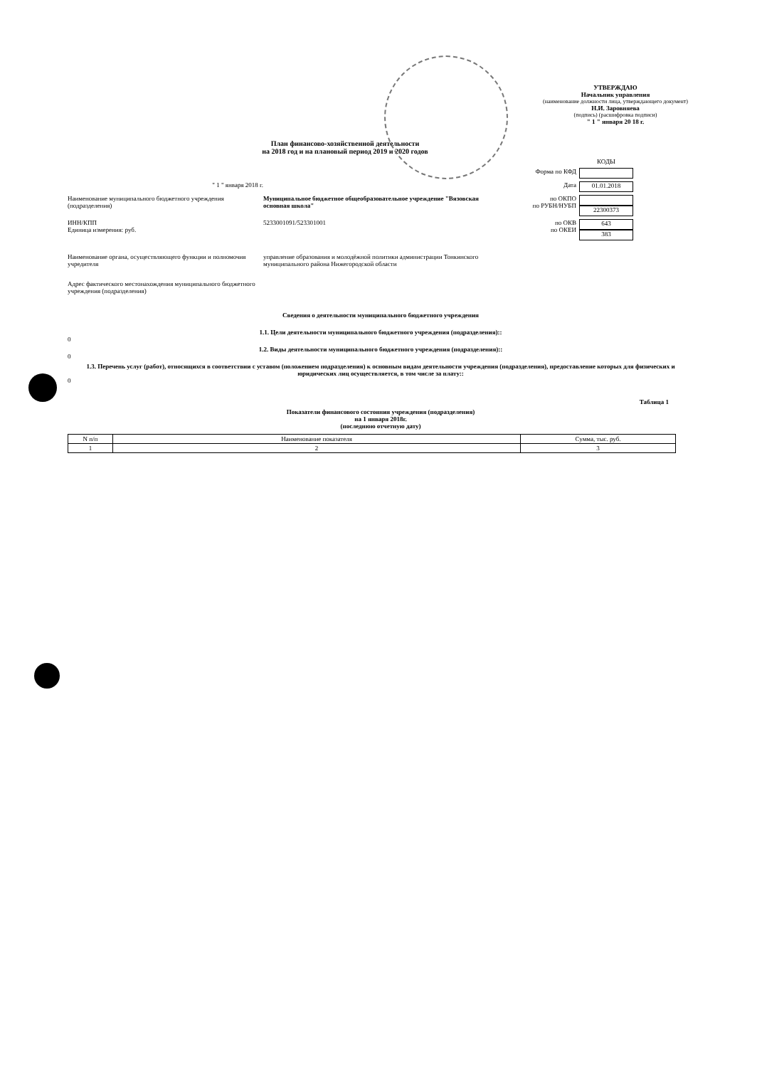УТВЕРЖДАЮ
Начальник управления
(наименование должности лица, утверждающего документ)
Н.И. Заровняева
(подпись) (расшифровка подписи)
" 1 " января 20 18 г.
План финансово-хозяйственной деятельности
на 2018 год и на плановый период 2019 и 2020 годов
КОДЫ
Форма по КФД
" 1 " января 2018 г. Дата
01.01.2018
Наименование муниципального бюджетного учреждения (подразделения)
Муниципальное бюджетное общеобразовательное учреждение "Вязовская основная школа"
по ОКПО
по РУБН/НУБП
22300373
ИНН/КПП
Единица измерения: руб.
5233001091/523301001 по ОКВ
по ОКЕИ
643
383
Наименование органа, осуществляющего функции и полномочия учредителя
управление образования и молодёжной политики администрации Тонкинского муниципального района Нижегородской области
Адрес фактического местонахождения муниципального бюджетного учреждения (подразделения)
Сведения о деятельности муниципального бюджетного учреждения
1.1. Цели деятельности муниципального бюджетного учреждения (подразделения)::
0
1.2. Виды деятельности муниципального бюджетного учреждения (подразделения)::
0
1.3. Перечень услуг (работ), относящихся в соответствии с уставом (положением подразделения) к основным видам деятельности учреждения (подразделения), предоставление которых для физических и юридических лиц осуществляется, в том числе за плату::
0
Таблица 1
Показатели финансового состояния учреждения (подразделения)
на 1 января 2018г.
(последнюю отчетную дату)
| N п/п | Наименование показателя | Сумма, тыс. руб. |
| --- | --- | --- |
| 1 | 2 | 3 |